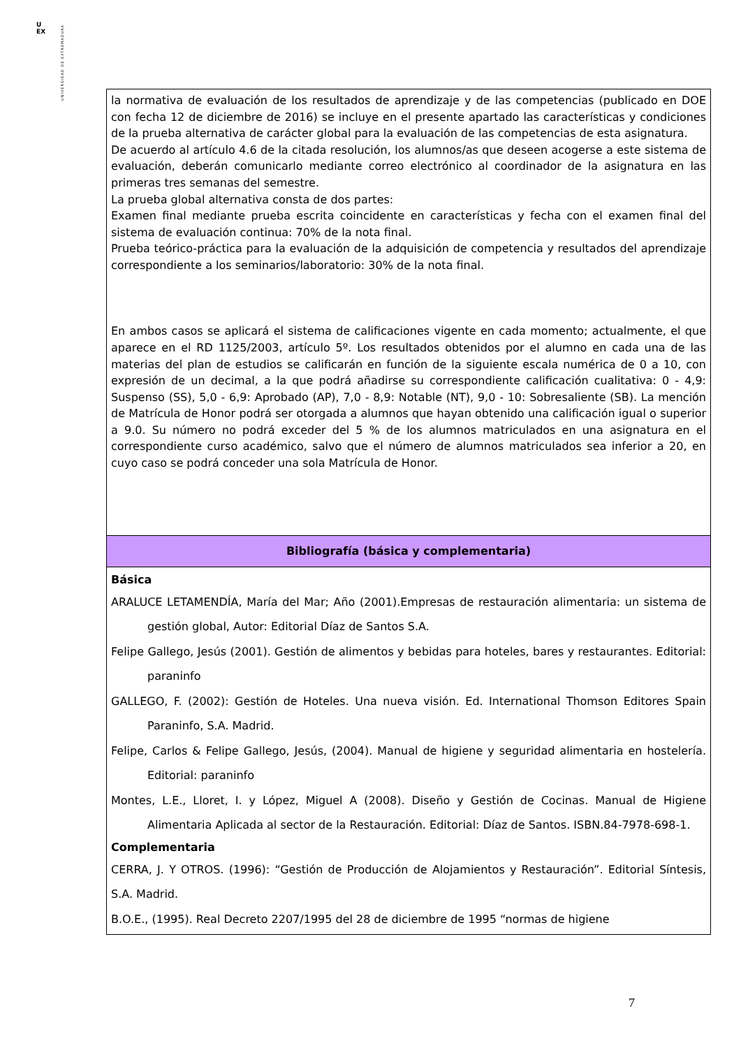U
EX
UNIVERSIDAD DE EXTREMADURA
| la normativa de evaluación de los resultados de aprendizaje y de las competencias (publicado en DOE con fecha 12 de diciembre de 2016) se incluye en el presente apartado las características y condiciones de la prueba alternativa de carácter global para la evaluación de las competencias de esta asignatura. De acuerdo al artículo 4.6 de la citada resolución, los alumnos/as que deseen acogerse a este sistema de evaluación, deberán comunicarlo mediante correo electrónico al coordinador de la asignatura en las primeras tres semanas del semestre. La prueba global alternativa consta de dos partes: Examen final mediante prueba escrita coincidente en características y fecha con el examen final del sistema de evaluación continua: 70% de la nota final. Prueba teórico-práctica para la evaluación de la adquisición de competencia y resultados del aprendizaje correspondiente a los seminarios/laboratorio: 30% de la nota final. En ambos casos se aplicará el sistema de calificaciones vigente en cada momento; actualmente, el que aparece en el RD 1125/2003, artículo 5º. Los resultados obtenidos por el alumno en cada una de las materias del plan de estudios se calificarán en función de la siguiente escala numérica de 0 a 10, con expresión de un decimal, a la que podrá añadirse su correspondiente calificación cualitativa: 0 - 4,9: Suspenso (SS), 5,0 - 6,9: Aprobado (AP), 7,0 - 8,9: Notable (NT), 9,0 - 10: Sobresaliente (SB). La mención de Matrícula de Honor podrá ser otorgada a alumnos que hayan obtenido una calificación igual o superior a 9.0. Su número no podrá exceder del 5 % de los alumnos matriculados en una asignatura en el correspondiente curso académico, salvo que el número de alumnos matriculados sea inferior a 20, en cuyo caso se podrá conceder una sola Matrícula de Honor. |
| Bibliografía (básica y complementaria) |
| Básica ARALUCE LETAMENDÍA, María del Mar; Año (2001).Empresas de restauración alimentaria: un sistema de gestión global, Autor: Editorial Díaz de Santos S.A. Felipe Gallego, Jesús (2001). Gestión de alimentos y bebidas para hoteles, bares y restaurantes. Editorial: paraninfo GALLEGO, F. (2002): Gestión de Hoteles. Una nueva visión. Ed. International Thomson Editores Spain Paraninfo, S.A. Madrid. Felipe, Carlos & Felipe Gallego, Jesús, (2004). Manual de higiene y seguridad alimentaria en hostelería. Editorial: paraninfo Montes, L.E., Lloret, I. y López, Miguel A (2008). Diseño y Gestión de Cocinas. Manual de Higiene Alimentaria Aplicada al sector de la Restauración. Editorial: Díaz de Santos. ISBN.84-7978-698-1. Complementaria CERRA, J. Y OTROS. (1996): “Gestión de Producción de Alojamientos y Restauración”. Editorial Síntesis, S.A. Madrid. B.O.E., (1995). Real Decreto 2207/1995 del 28 de diciembre de 1995 “normas de higiene |
7